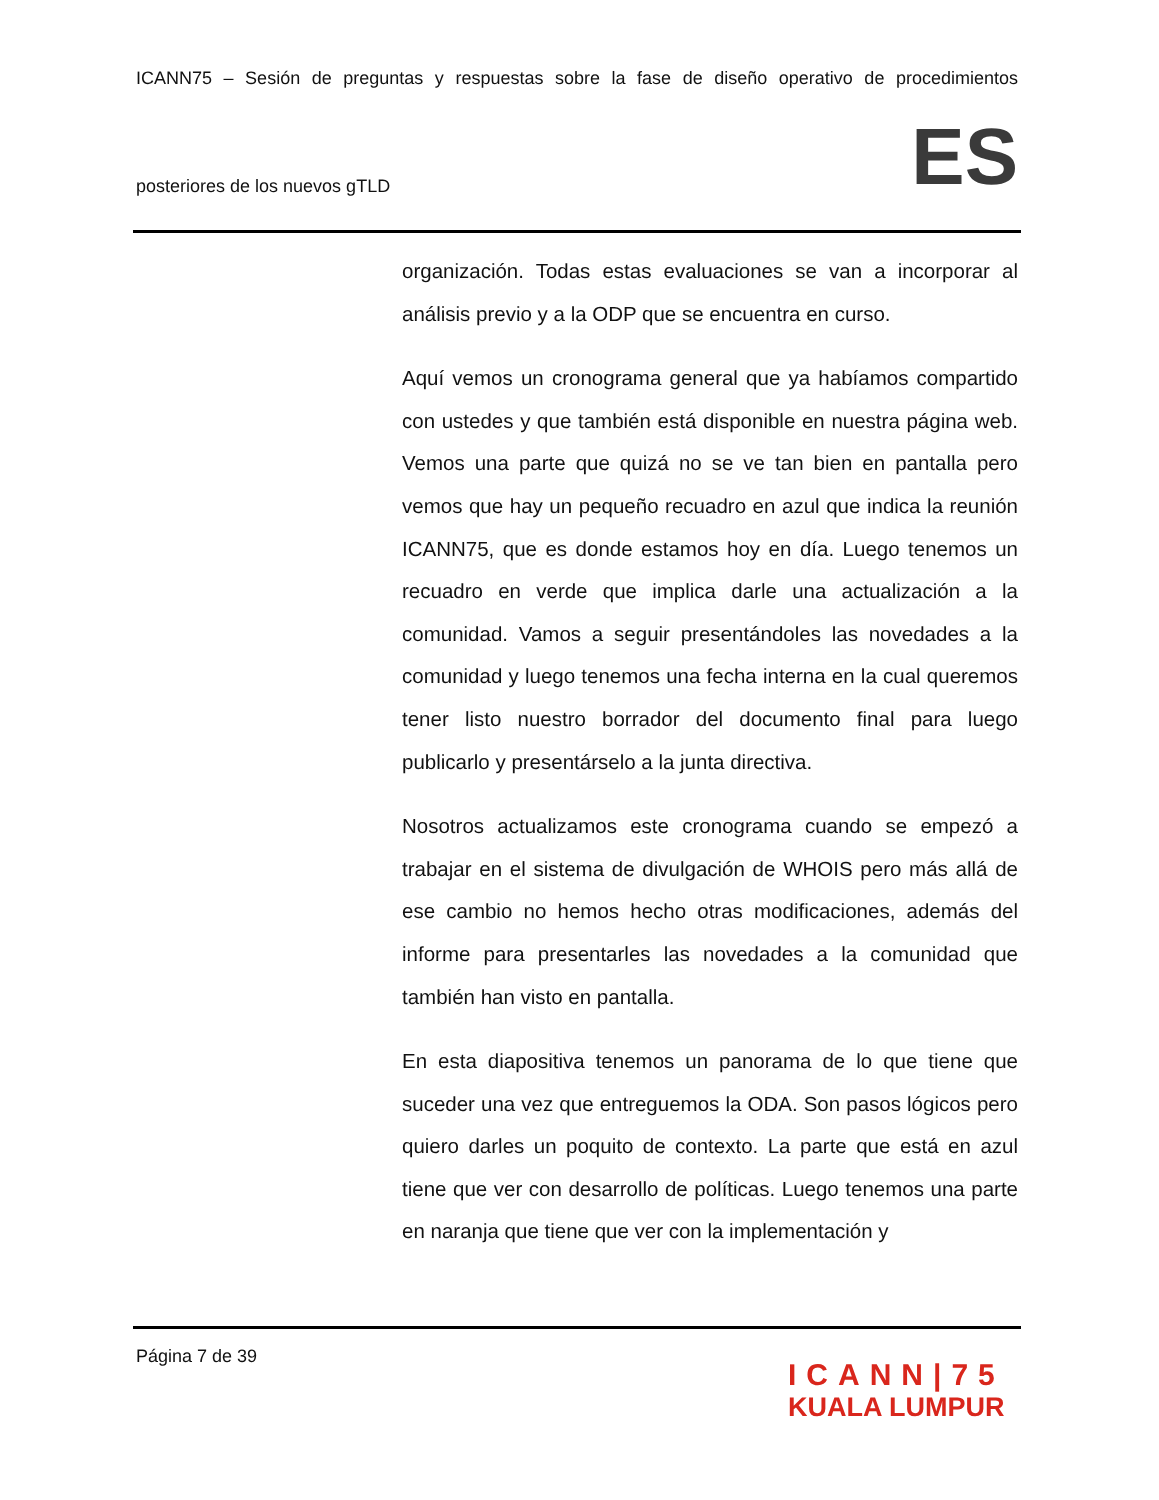ICANN75 – Sesión de preguntas y respuestas sobre la fase de diseño operativo de procedimientos
posteriores de los nuevos gTLD
ES
organización. Todas estas evaluaciones se van a incorporar al análisis previo y a la ODP que se encuentra en curso.
Aquí vemos un cronograma general que ya habíamos compartido con ustedes y que también está disponible en nuestra página web. Vemos una parte que quizá no se ve tan bien en pantalla pero vemos que hay un pequeño recuadro en azul que indica la reunión ICANN75, que es donde estamos hoy en día. Luego tenemos un recuadro en verde que implica darle una actualización a la comunidad. Vamos a seguir presentándoles las novedades a la comunidad y luego tenemos una fecha interna en la cual queremos tener listo nuestro borrador del documento final para luego publicarlo y presentárselo a la junta directiva.
Nosotros actualizamos este cronograma cuando se empezó a trabajar en el sistema de divulgación de WHOIS pero más allá de ese cambio no hemos hecho otras modificaciones, además del informe para presentarles las novedades a la comunidad que también han visto en pantalla.
En esta diapositiva tenemos un panorama de lo que tiene que suceder una vez que entreguemos la ODA. Son pasos lógicos pero quiero darles un poquito de contexto. La parte que está en azul tiene que ver con desarrollo de políticas. Luego tenemos una parte en naranja que tiene que ver con la implementación y
Página 7 de 39
ICANN|75
KUALA LUMPUR